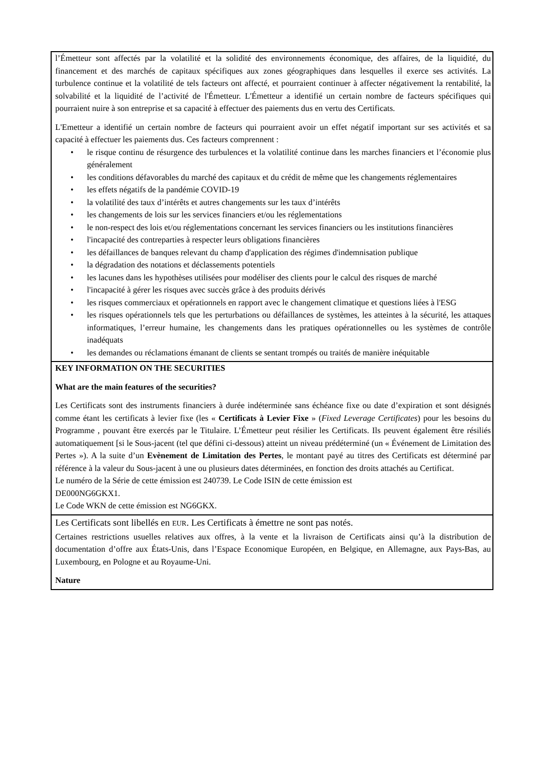| l’Émetteur sont affectés par la volatilité et la solidité des environnements économique, des affaires, de la liquidité, du financement et des marchés de capitaux spécifiques aux zones géographiques dans lesquelles il exerce ses activités. La turbulence continue et la volatilité de tels facteurs ont affecté, et pourraient continuer à affecter négativement la rentabilité, la solvabilité et la liquidité de l’activité de l'Émetteur. L'Émetteur a identifié un certain nombre de facteurs spécifiques qui pourraient nuire à son entreprise et sa capacité à effectuer des paiements dus en vertu des Certificats. L'Emetteur a identifié un certain nombre de facteurs qui pourraient avoir un effet négatif important sur ses activités et sa capacité à effectuer les paiements dus. Ces facteurs comprennent : • le risque continu de résurgence des turbulences et la volatilité continue dans les marches financiers et l’économie plus généralement • les conditions défavorables du marché des capitaux et du crédit de même que les changements réglementaires • les effets négatifs de la pandémie COVID-19 • la volatilité des taux d’intérêts et autres changements sur les taux d’intérêts • les changements de lois sur les services financiers et/ou les réglementations • le non-respect des lois et/ou réglementations concernant les services financiers ou les institutions financières • l'incapacité des contreparties à respecter leurs obligations financières • les défaillances de banques relevant du champ d'application des régimes d'indemnisation publique • la dégradation des notations et déclassements potentiels • les lacunes dans les hypothèses utilisées pour modéliser des clients pour le calcul des risques de marché • l'incapacité à gérer les risques avec succès grâce à des produits dérivés • les risques commerciaux et opérationnels en rapport avec le changement climatique et questions liées à l'ESG • les risques opérationnels tels que les perturbations ou défaillances de systèmes, les atteintes à la sécurité, les attaques informatiques, l’erreur humaine, les changements dans les pratiques opérationnelles ou les systèmes de contrôle inadéquats • les demandes ou réclamations émanant de clients se sentant trompés ou traités de manière inéquitable |
| KEY INFORMATION ON THE SECURITIES What are the main features of the securities? Les Certificats sont des instruments financiers à durée indéterminée sans échéance fixe ou date d’expiration et sont désignés comme étant les certificats à levier fixe (les « Certificats à Levier Fixe » ( Fixed Leverage Certificates ) pour les besoins du Programme , pouvant être exercés par le Titulaire. L’Émetteur peut résilier les Certificats. Ils peuvent également être résiliés automatiquement [si le Sous-jacent (tel que défini ci-dessous) atteint un niveau prédéterminé (un « Événement de Limitation des Pertes »). A la suite d’un Evènement de Limitation des Pertes , le montant payé au titres des Certificats est déterminé par référence à la valeur du Sous-jacent à une ou plusieurs dates déterminées, en fonction des droits attachés au Certificat. Le numéro de la Série de cette émission est 240739. Le Code ISIN de cette émission est DE000NG6GKX1. Le Code WKN de cette émission est NG6GKX. |
| Les Certificats sont libellés en EUR . Les Certificats à émettre ne sont pas notés. Certaines restrictions usuelles relatives aux offres, à la vente et la livraison de Certificats ainsi qu’à la distribution de documentation d’offre aux États-Unis, dans l’Espace Economique Européen, en Belgique, en Allemagne, aux Pays-Bas, au Luxembourg, en Pologne et au Royaume-Uni. Nature |